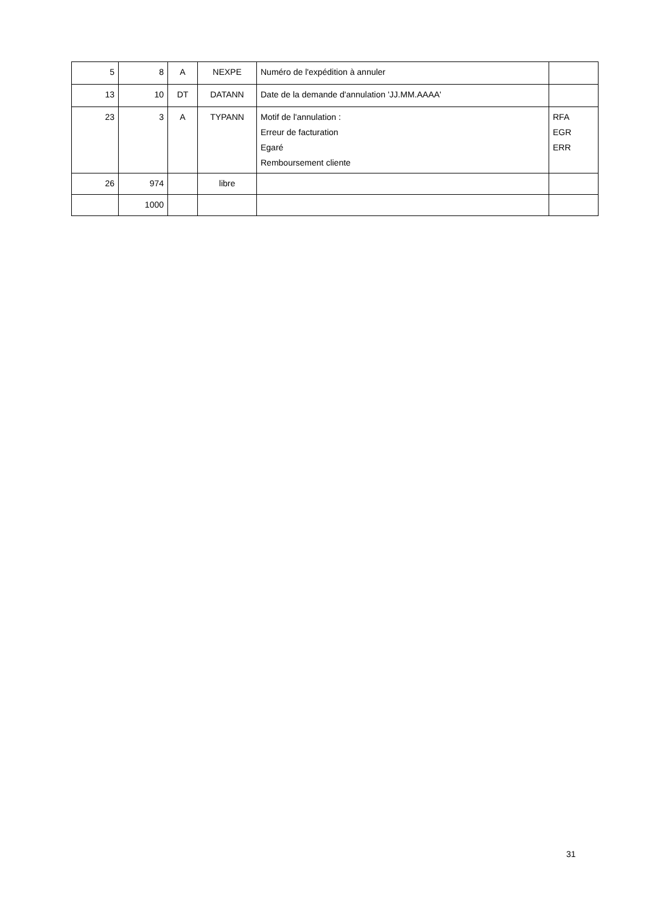| 5 | 8 | A | NEXPE | Numéro de l'expédition à annuler | |
| 13 | 10 | DT | DATANN | Date de la demande d'annulation 'JJ.MM.AAAA' | |
| 23 | 3 | A | TYPANN | Motif de l'annulation : Erreur de facturation Egaré Remboursement cliente | RFA EGR ERR |
| 26 | 974 | | libre | | |
| | 1000 | | | | |
31